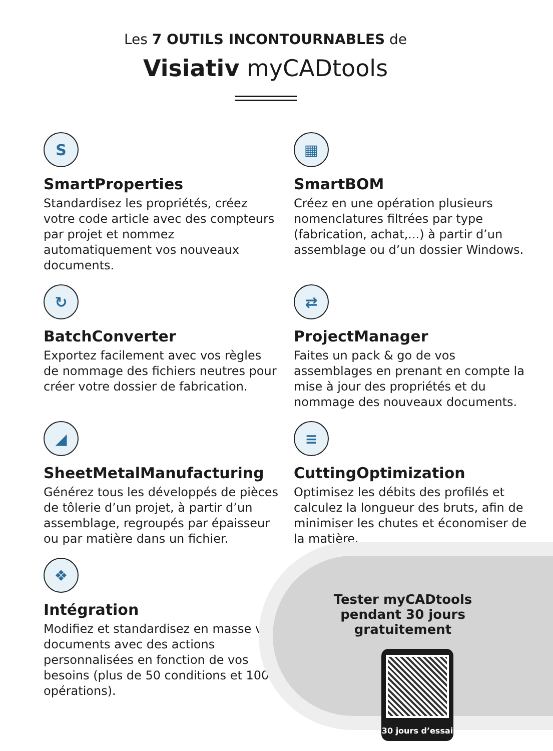Les 7 OUTILS INCONTOURNABLES de
Visiativ myCADtools
S
SmartProperties
Standardisez les propriétés, créez votre code article avec des compteurs par projet et nommez automatiquement vos nouveaux documents.
▦
SmartBOM
Créez en une opération plusieurs nomenclatures filtrées par type (fabrication, achat,...) à partir d’un assemblage ou d’un dossier Windows.
↻
BatchConverter
Exportez facilement avec vos règles de nommage des fichiers neutres pour créer votre dossier de fabrication.
⇄
ProjectManager
Faites un pack & go de vos assemblages en prenant en compte la mise à jour des propriétés et du nommage des nouveaux documents.
◢
SheetMetalManufacturing
Générez tous les développés de pièces de tôlerie d’un projet, à partir d’un assemblage, regroupés par épaisseur ou par matière dans un fichier.
≡
CuttingOptimization
Optimisez les débits des profilés et calculez la longueur des bruts, afin de minimiser les chutes et économiser de la matière.
❖
Intégration
Modifiez et standardisez en masse vos documents avec des actions personnalisées en fonction de vos besoins (plus de 50 conditions et 100 opérations).
Tester myCADtools pendant 30 jours gratuitement
30 jours d’essai